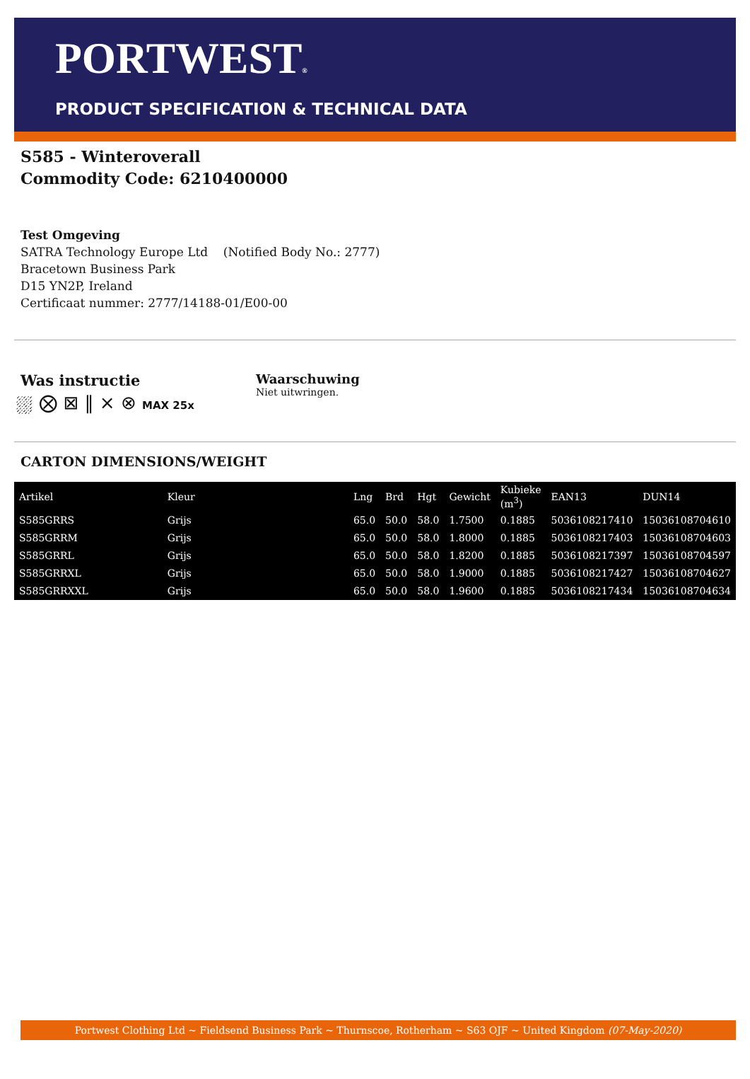PORTWEST®
PRODUCT SPECIFICATION & TECHNICAL DATA
S585 - Winteroverall
Commodity Code: 6210400000
Test Omgeving
SATRA Technology Europe Ltd (Notified Body No.: 2777)
Bracetown Business Park
D15 YN2P, Ireland
Certificaat nummer: 2777/14188-01/E00-00
Was instructie
⛆ ⨂ ⊠ ‖ ⨯ ⊗ MAX 25x
Waarschuwing
Niet uitwringen.
CARTON DIMENSIONS/WEIGHT
| Artikel | Kleur | Lng | Brd | Hgt | Gewicht | Kubieke (m<sup>3</sup>) | EAN13 | DUN14 |
| --- | --- | --- | --- | --- | --- | --- | --- | --- |
| S585GRRS | Grijs | 65.0 | 50.0 | 58.0 | 1.7500 | 0.1885 | 5036108217410 | 15036108704610 |
| S585GRRM | Grijs | 65.0 | 50.0 | 58.0 | 1.8000 | 0.1885 | 5036108217403 | 15036108704603 |
| S585GRRL | Grijs | 65.0 | 50.0 | 58.0 | 1.8200 | 0.1885 | 5036108217397 | 15036108704597 |
| S585GRRXL | Grijs | 65.0 | 50.0 | 58.0 | 1.9000 | 0.1885 | 5036108217427 | 15036108704627 |
| S585GRRXXL | Grijs | 65.0 | 50.0 | 58.0 | 1.9600 | 0.1885 | 5036108217434 | 15036108704634 |
Portwest Clothing Ltd ~ Fieldsend Business Park ~ Thurnscoe, Rotherham ~ S63 OJF ~ United Kingdom (07-May-2020)